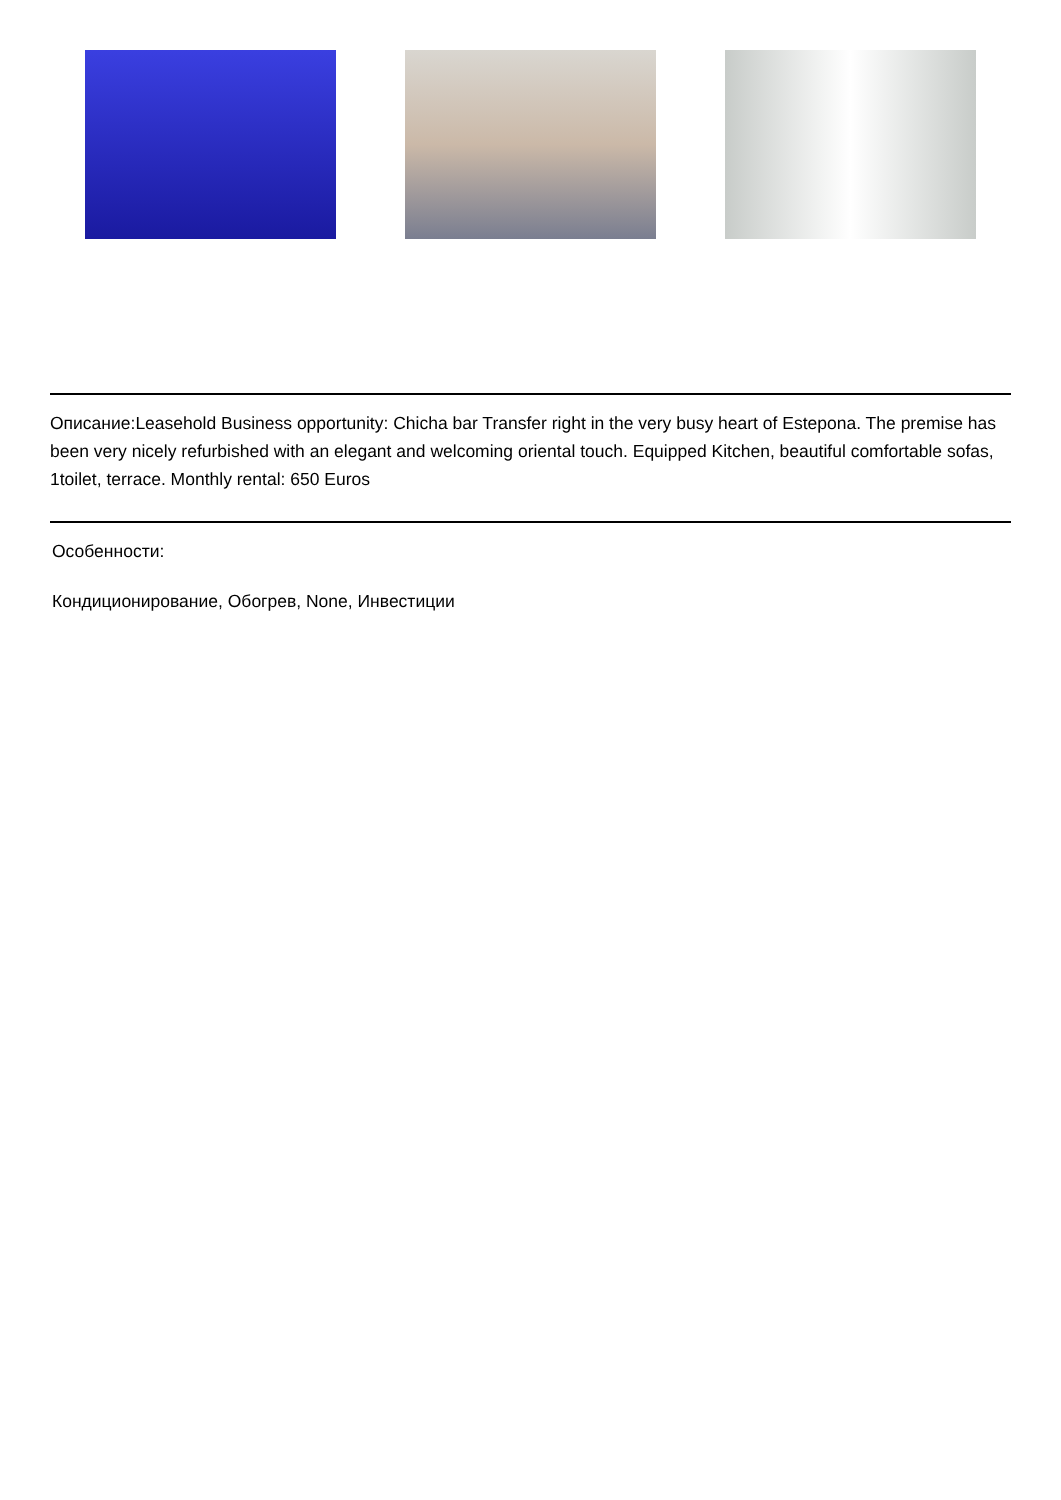Описание:Leasehold Business opportunity: Chicha bar Transfer right in the very busy heart of Estepona. The premise has been very nicely refurbished with an elegant and welcoming oriental touch. Equipped Kitchen, beautiful comfortable sofas, 1toilet, terrace. Monthly rental: 650 Euros
Особенности:
Кондиционирование, Обогрев, None, Инвестиции